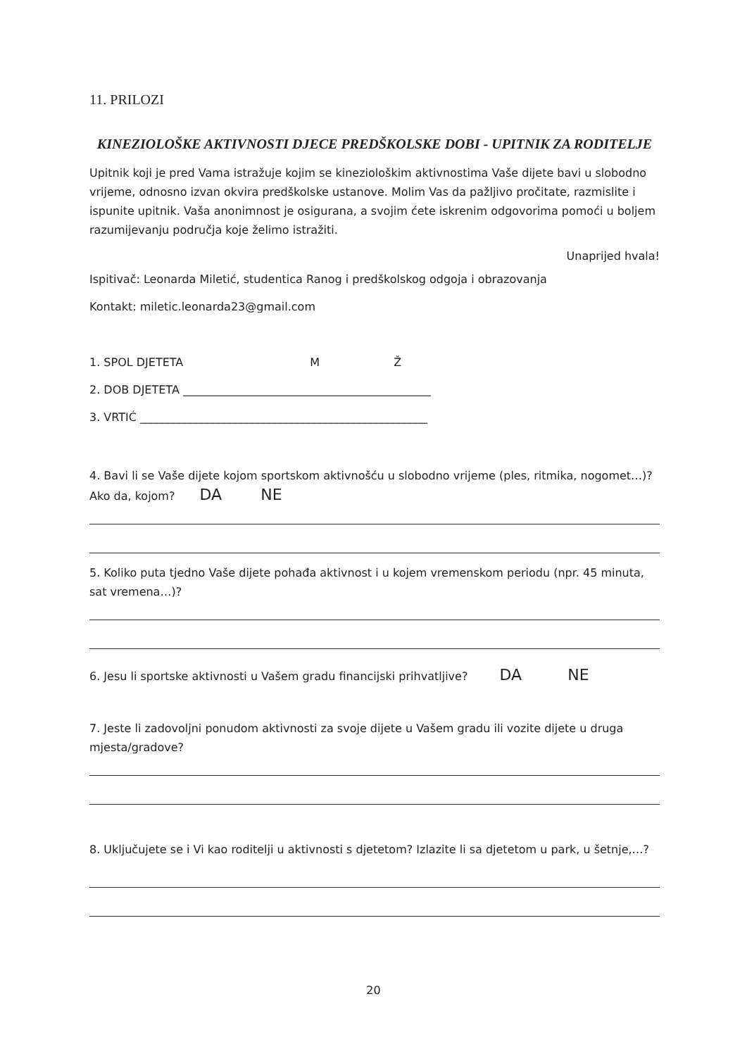11. PRILOZI
KINEZIOLOŠKE AKTIVNOSTI DJECE PREDŠKOLSKE DOBI - UPITNIK ZA RODITELJE
Upitnik koji je pred Vama istražuje kojim se kineziološkim aktivnostima Vaše dijete bavi u slobodno vrijeme, odnosno izvan okvira predškolske ustanove. Molim Vas da pažljivo pročitate, razmislite i ispunite upitnik. Vaša anonimnost je osigurana, a svojim ćete iskrenim odgovorima pomoći u boljem razumijevanju područja koje želimo istražiti.
Unaprijed hvala!
Ispitivač: Leonarda Miletić, studentica Ranog i predškolskog odgoja i obrazovanja
Kontakt: miletic.leonarda23@gmail.com
1. SPOL DJETETA M Ž
2. DOB DJETETA ____________________________________________
3. VRTIĆ ___________________________________________________
4. Bavi li se Vaše dijete kojom sportskom aktivnošću u slobodno vrijeme (ples, ritmika, nogomet…)? Ako da, kojom? DA NE
5. Koliko puta tjedno Vaše dijete pohađa aktivnost i u kojem vremenskom periodu (npr. 45 minuta, sat vremena…)?
6. Jesu li sportske aktivnosti u Vašem gradu financijski prihvatljive? DA NE
7. Jeste li zadovoljni ponudom aktivnosti za svoje dijete u Vašem gradu ili vozite dijete u druga mjesta/gradove?
8. Uključujete se i Vi kao roditelji u aktivnosti s djetetom? Izlazite li sa djetetom u park, u šetnje,…?
20